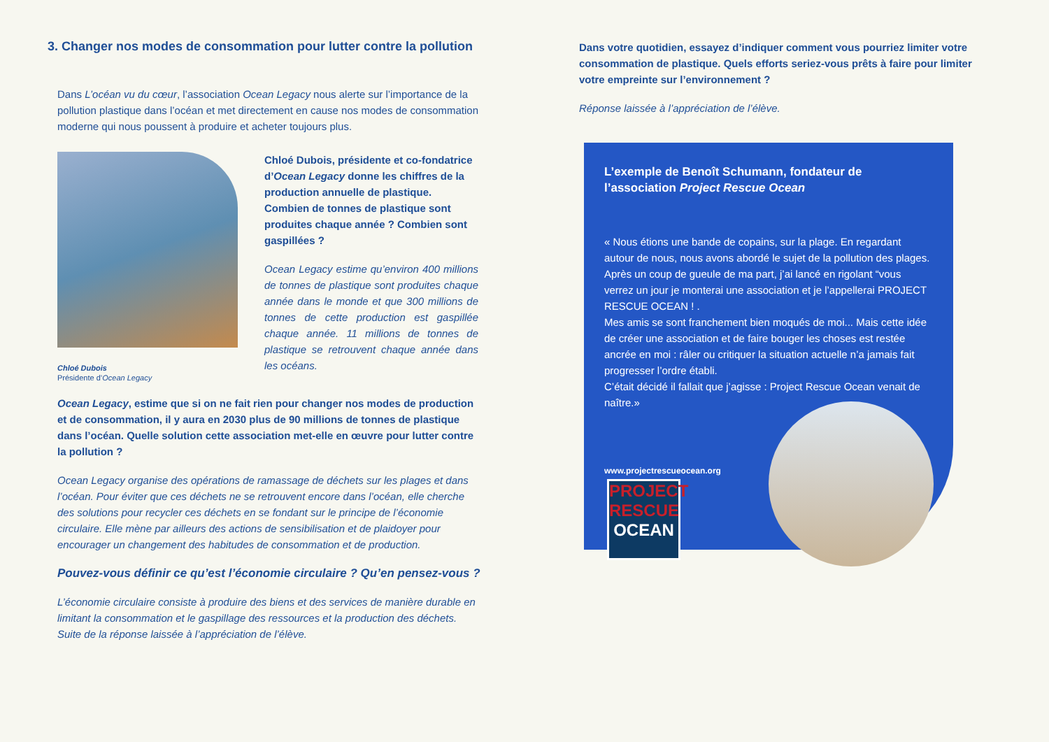3. Changer nos modes de consommation pour lutter contre la pollution
Dans L’océan vu du cœur, l’association Ocean Legacy nous alerte sur l’importance de la pollution plastique dans l’océan et met directement en cause nos modes de consommation moderne qui nous poussent à produire et acheter toujours plus.
Chloé Dubois
Présidente d’Ocean Legacy
Chloé Dubois, présidente et co-fondatrice d’Ocean Legacy donne les chiffres de la production annuelle de plastique. Combien de tonnes de plastique sont produites chaque année ? Combien sont gaspillées ?
Ocean Legacy estime qu’environ 400 millions de tonnes de plastique sont produites chaque année dans le monde et que 300 millions de tonnes de cette production est gaspillée chaque année. 11 millions de tonnes de plastique se retrouvent chaque année dans les océans.
Ocean Legacy, estime que si on ne fait rien pour changer nos modes de production et de consommation, il y aura en 2030 plus de 90 millions de tonnes de plastique dans l’océan. Quelle solution cette association met-elle en œuvre pour lutter contre la pollution ?
Ocean Legacy organise des opérations de ramassage de déchets sur les plages et dans l’océan. Pour éviter que ces déchets ne se retrouvent encore dans l’océan, elle cherche des solutions pour recycler ces déchets en se fondant sur le principe de l’économie circulaire. Elle mène par ailleurs des actions de sensibilisation et de plaidoyer pour encourager un changement des habitudes de consommation et de production.
Pouvez-vous définir ce qu’est l’économie circulaire ? Qu’en pensez-vous ?
L’économie circulaire consiste à produire des biens et des services de manière durable en limitant la consommation et le gaspillage des ressources et la production des déchets. Suite de la réponse laissée à l’appréciation de l’élève.
Dans votre quotidien, essayez d’indiquer comment vous pourriez limiter votre consommation de plastique. Quels efforts seriez-vous prêts à faire pour limiter votre empreinte sur l’environnement ?
Réponse laissée à l’appréciation de l’élève.
L’exemple de Benoît Schumann, fondateur de l’association Project Rescue Ocean
« Nous étions une bande de copains, sur la plage. En regardant autour de nous, nous avons abordé le sujet de la pollution des plages. Après un coup de gueule de ma part, j’ai lancé en rigolant “vous verrez un jour je monterai une association et je l’appellerai PROJECT RESCUE OCEAN ! .
Mes amis se sont franchement bien moqués de moi... Mais cette idée de créer une association et de faire bouger les choses est restée ancrée en moi : râler ou critiquer la situation actuelle n’a jamais fait progresser l’ordre établi.
C’était décidé il fallait que j’agisse : Project Rescue Ocean venait de naître.»
www.projectrescueocean.org
PROJECT RESCUE OCEAN